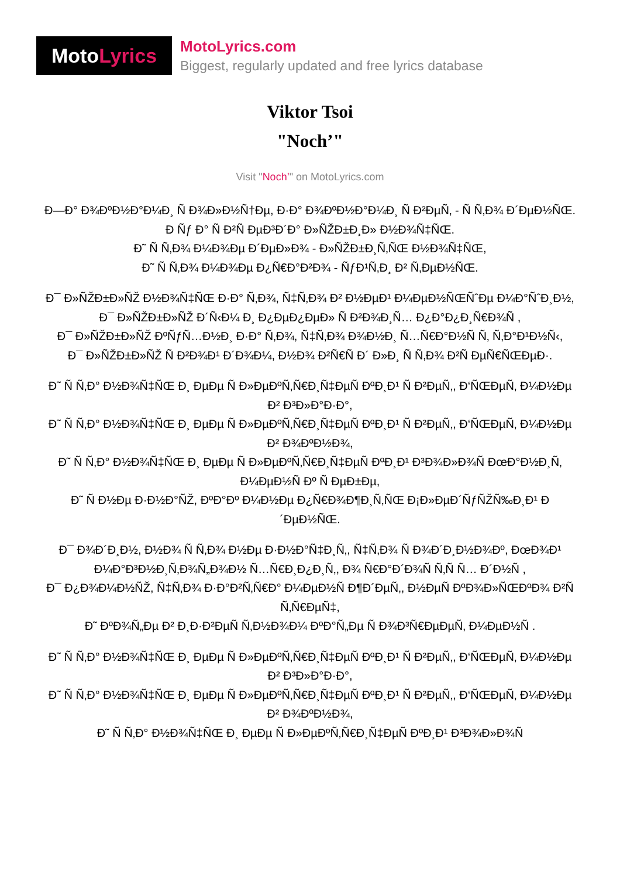Moto Lyrics
MotoLyrics.com
Biggest, regularly updated and free lyrics database
Viktor Tsoi
"Noch’"
Visit "Noch’" on MotoLyrics.com
Ð—Ð° Ð¾ÐºÐ½Ð°Ð¼Ð¸ Ñ Ð¾Ð»Ð½Ñ†Ðµ, Ð·Ð° Ð¾ÐºÐ½Ð°Ð¼Ð¸ Ñ Ð²ÐµÑ‚ - Ñ Ñ‚Ð¾ Ð´ÐµÐ½ÑŒ.
Ð Ñƒ Ð° Ñ Ð²Ñ ÐµÐ³Ð´Ð° Ð»ÑŽÐ±Ð¸Ð» Ð½Ð¾Ñ‡ÑŒ.
Ð˜ Ñ Ñ‚Ð¾ Ð¼Ð¾Ðµ Ð´ÐµÐ»Ð¾ - Ð»ÑŽÐ±Ð¸Ñ‚ÑŒ Ð½Ð¾Ñ‡ÑŒ,
Ð˜ Ñ Ñ‚Ð¾ Ð¼Ð¾Ðµ Ð¿Ñ€Ð°Ð²Ð¾ - ÑƒÐ¹Ñ‚Ð¸ Ð² Ñ‚ÐµÐ½ÑŒ.
Ð¯ Ð»ÑŽÐ±Ð»ÑŽ Ð½Ð¾Ñ‡ÑŒ Ð·Ð° Ñ‚Ð¾, Ñ‡Ñ‚Ð¾ Ð² Ð½ÐµÐ¹ Ð¼ÐµÐ½ÑŒÑˆÐµ Ð¼Ð°ÑˆÐ¸Ð½,
Ð¯ Ð»ÑŽÐ±Ð»ÑŽ Ð´Ñ‹Ð¼ Ð¸ Ð¿ÐµÐ¿ÐµÐ» Ñ Ð²Ð¾Ð¸Ñ… Ð¿Ð°Ð¿Ð¸Ñ€Ð¾Ñ ,
Ð¯ Ð»ÑŽÐ±Ð»ÑŽ ÐºÑƒÑ…Ð½Ð¸ Ð·Ð° Ñ‚Ð¾, Ñ‡Ñ‚Ð¾ Ð¾Ð½Ð¸ Ñ…Ñ€Ð°Ð½Ñ Ñ‚ Ñ‚Ð°Ð¹Ð½Ñ‹,
Ð¯ Ð»ÑŽÐ±Ð»ÑŽ Ñ Ð²Ð¾Ð¹ Ð´Ð¾Ð¼, Ð½Ð¾ Ð²Ñ€Ñ Ð´ Ð»Ð¸ Ñ Ñ‚Ð¾ Ð²Ñ ÐµÑ€ÑŒÐµÐ·.
Ð˜ Ñ Ñ‚Ð° Ð½Ð¾Ñ‡ÑŒ Ð¸ ÐµÐµ Ñ Ð»ÐµÐºÑ‚Ñ€Ð¸Ñ‡ÐµÑ ÐºÐ¸Ð¹ Ñ Ð²ÐµÑ‚, Ð‘ÑŒÐµÑ‚ Ð¼Ð½Ðµ Ð² Ð³Ð»Ð°Ð·Ð°,
Ð˜ Ñ Ñ‚Ð° Ð½Ð¾Ñ‡ÑŒ Ð¸ ÐµÐµ Ñ Ð»ÐµÐºÑ‚Ñ€Ð¸Ñ‡ÐµÑ ÐºÐ¸Ð¹ Ñ Ð²ÐµÑ‚, Ð‘ÑŒÐµÑ‚ Ð¼Ð½Ðµ Ð² Ð¾ÐºÐ½Ð¾,
Ð˜ Ñ Ñ‚Ð° Ð½Ð¾Ñ‡ÑŒ Ð¸ ÐµÐµ Ñ Ð»ÐµÐºÑ‚Ñ€Ð¸Ñ‡ÐµÑ ÐºÐ¸Ð¹ Ð³Ð¾Ð»Ð¾Ñ ÐœÐ°Ð½Ð¸Ñ‚ Ð¼ÐµÐ½Ñ Ðº Ñ ÐµÐ±Ðµ,
Ð˜ Ñ Ð½Ðµ Ð·Ð½Ð°ÑŽ, ÐºÐ°Ðº Ð¼Ð½Ðµ Ð¿Ñ€Ð¾Ð¶Ð¸Ñ‚ÑŒ Ð¡Ð»ÐµÐ´ÑƒÑŽÑ‰Ð¸Ð¹ Ð´ÐµÐ½ÑŒ.
Ð¯ Ð¾Ð´Ð¸Ð½, Ð½Ð¾ Ñ Ñ‚Ð¾ Ð½Ðµ Ð·Ð½Ð°Ñ‡Ð¸Ñ‚, Ñ‡Ñ‚Ð¾ Ñ Ð¾Ð´Ð¸Ð½Ð¾Ðº, ÐœÐ¾Ð¹ Ð¼Ð°Ð³Ð½Ð¸Ñ‚Ð¾Ñ„Ð¾Ð½ Ñ…Ñ€Ð¸Ð¿Ð¸Ñ‚, Ð¾ Ñ€Ð°Ð´Ð¾Ñ Ñ‚Ñ Ñ… Ð´Ð½Ñ ,
Ð¯ Ð¿Ð¾Ð¼Ð½ÑŽ, Ñ‡Ñ‚Ð¾ Ð·Ð°Ð²Ñ‚Ñ€Ð° Ð¼ÐµÐ½Ñ Ð¶Ð´ÐµÑ‚, Ð½ÐµÑ ÐºÐ¾Ð»ÑŒÐºÐ¾ Ð²Ñ Ñ‚Ñ€ÐµÑ‡,
Ð˜ ÐºÐ¾Ñ„Ðµ Ð² Ð¸Ð·Ð²ÐµÑ Ñ‚Ð½Ð¾Ð¼ ÐºÐ°Ñ„Ðµ Ñ Ð¾Ð³Ñ€ÐµÐµÑ‚ Ð¼ÐµÐ½Ñ .
Ð˜ Ñ Ñ‚Ð° Ð½Ð¾Ñ‡ÑŒ Ð¸ ÐµÐµ Ñ Ð»ÐµÐºÑ‚Ñ€Ð¸Ñ‡ÐµÑ ÐºÐ¸Ð¹ Ñ Ð²ÐµÑ‚, Ð‘ÑŒÐµÑ‚ Ð¼Ð½Ðµ Ð² Ð³Ð»Ð°Ð·Ð°,
Ð˜ Ñ Ñ‚Ð° Ð½Ð¾Ñ‡ÑŒ Ð¸ ÐµÐµ Ñ Ð»ÐµÐºÑ‚Ñ€Ð¸Ñ‡ÐµÑ ÐºÐ¸Ð¹ Ñ Ð²ÐµÑ‚, Ð‘ÑŒÐµÑ‚ Ð¼Ð½Ðµ Ð² Ð¾ÐºÐ½Ð¾,
Ð˜ Ñ Ñ‚Ð° Ð½Ð¾Ñ‡ÑŒ Ð¸ ÐµÐµ Ñ Ð»ÐµÐºÑ‚Ñ€Ð¸Ñ‡ÐµÑ ÐºÐ¸Ð¹ Ð³Ð¾Ð»Ð¾Ñ